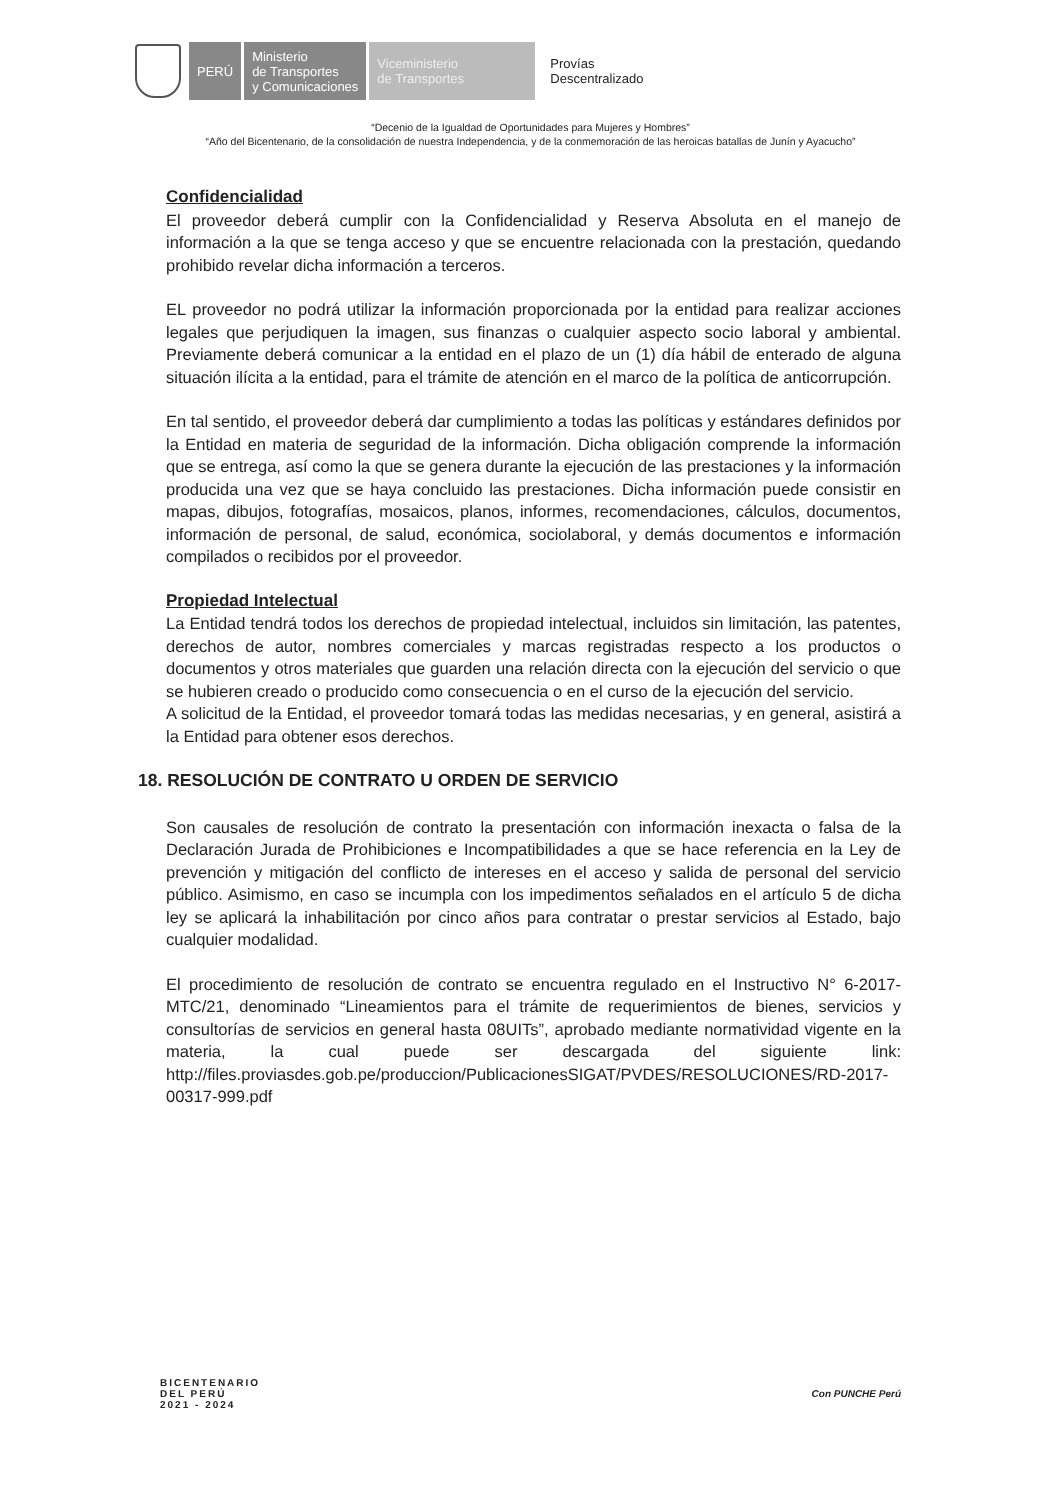PERÚ
Ministerio
de Transportes
y Comunicaciones
Viceministerio
de Transportes
Provías
Descentralizado
“Decenio de la Igualdad de Oportunidades para Mujeres y Hombres”
“Año del Bicentenario, de la consolidación de nuestra Independencia, y de la conmemoración de las heroicas batallas de Junín y Ayacucho”
Confidencialidad
El proveedor deberá cumplir con la Confidencialidad y Reserva Absoluta en el manejo de información a la que se tenga acceso y que se encuentre relacionada con la prestación, quedando prohibido revelar dicha información a terceros.
EL proveedor no podrá utilizar la información proporcionada por la entidad para realizar acciones legales que perjudiquen la imagen, sus finanzas o cualquier aspecto socio laboral y ambiental. Previamente deberá comunicar a la entidad en el plazo de un (1) día hábil de enterado de alguna situación ilícita a la entidad, para el trámite de atención en el marco de la política de anticorrupción.
En tal sentido, el proveedor deberá dar cumplimiento a todas las políticas y estándares definidos por la Entidad en materia de seguridad de la información. Dicha obligación comprende la información que se entrega, así como la que se genera durante la ejecución de las prestaciones y la información producida una vez que se haya concluido las prestaciones. Dicha información puede consistir en mapas, dibujos, fotografías, mosaicos, planos, informes, recomendaciones, cálculos, documentos, información de personal, de salud, económica, sociolaboral, y demás documentos e información compilados o recibidos por el proveedor.
Propiedad Intelectual
La Entidad tendrá todos los derechos de propiedad intelectual, incluidos sin limitación, las patentes, derechos de autor, nombres comerciales y marcas registradas respecto a los productos o documentos y otros materiales que guarden una relación directa con la ejecución del servicio o que se hubieren creado o producido como consecuencia o en el curso de la ejecución del servicio.
A solicitud de la Entidad, el proveedor tomará todas las medidas necesarias, y en general, asistirá a la Entidad para obtener esos derechos.
18. RESOLUCIÓN DE CONTRATO U ORDEN DE SERVICIO
Son causales de resolución de contrato la presentación con información inexacta o falsa de la Declaración Jurada de Prohibiciones e Incompatibilidades a que se hace referencia en la Ley de prevención y mitigación del conflicto de intereses en el acceso y salida de personal del servicio público. Asimismo, en caso se incumpla con los impedimentos señalados en el artículo 5 de dicha ley se aplicará la inhabilitación por cinco años para contratar o prestar servicios al Estado, bajo cualquier modalidad.
El procedimiento de resolución de contrato se encuentra regulado en el Instructivo N° 6-2017-MTC/21, denominado “Lineamientos para el trámite de requerimientos de bienes, servicios y consultorías de servicios en general hasta 08UITs”, aprobado mediante normatividad vigente en la materia, la cual puede ser descargada del siguiente link: http://files.proviasdes.gob.pe/produccion/PublicacionesSIGAT/PVDES/RESOLUCIONES/RD-2017-00317-999.pdf
BICENTENARIO
DEL PERÚ
2021 - 2024
Con PUNCHE Perú